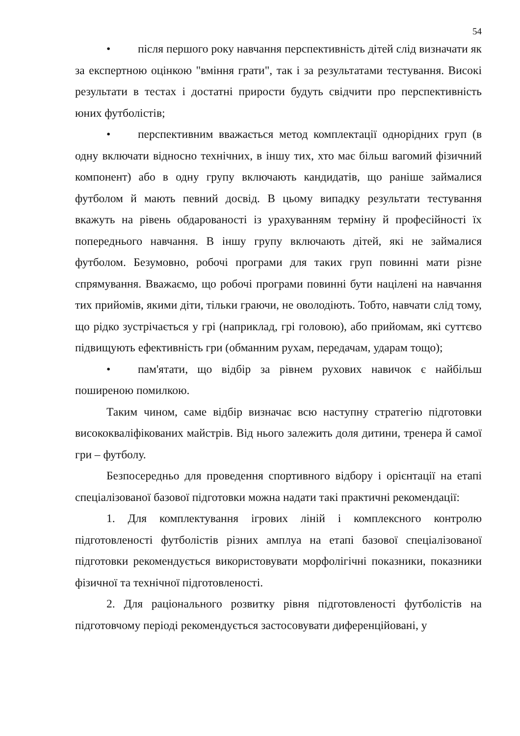54
• після першого року навчання перспективність дітей слід визначати як за експертною оцінкою "вміння грати", так і за результатами тестування. Високі результати в тестах і достатні прирости будуть свідчити про перспективність юних футболістів;
• перспективним вважається метод комплектації однорідних груп (в одну включати відносно технічних, в іншу тих, хто має більш вагомий фізичний компонент) або в одну групу включають кандидатів, що раніше займалися футболом й мають певний досвід. В цьому випадку результати тестування вкажуть на рівень обдарованості із урахуванням терміну й професійності їх попереднього навчання. В іншу групу включають дітей, які не займалися футболом. Безумовно, робочі програми для таких груп повинні мати різне спрямування. Вважаємо, що робочі програми повинні бути націлені на навчання тих прийомів, якими діти, тільки граючи, не оволодіють. Тобто, навчати слід тому, що рідко зустрічається у грі (наприклад, грі головою), або прийомам, які суттєво підвищують ефективність гри (обманним рухам, передачам, ударам тощо);
• пам'ятати, що відбір за рівнем рухових навичок є найбільш поширеною помилкою.
Таким чином, саме відбір визначає всю наступну стратегію підготовки висококваліфікованих майстрів. Від нього залежить доля дитини, тренера й самої гри – футболу.
Безпосередньо для проведення спортивного відбору і орієнтації на етапі спеціалізованої базової підготовки можна надати такі практичні рекомендації:
1. Для комплектування ігрових ліній і комплексного контролю підготовленості футболістів різних амплуа на етапі базової спеціалізованої підготовки рекомендується використовувати морфолігічні показники, показники фізичної та технічної підготовленості.
2. Для раціонального розвитку рівня підготовленості футболістів на підготовчому періоді рекомендується застосовувати диференційовані, у